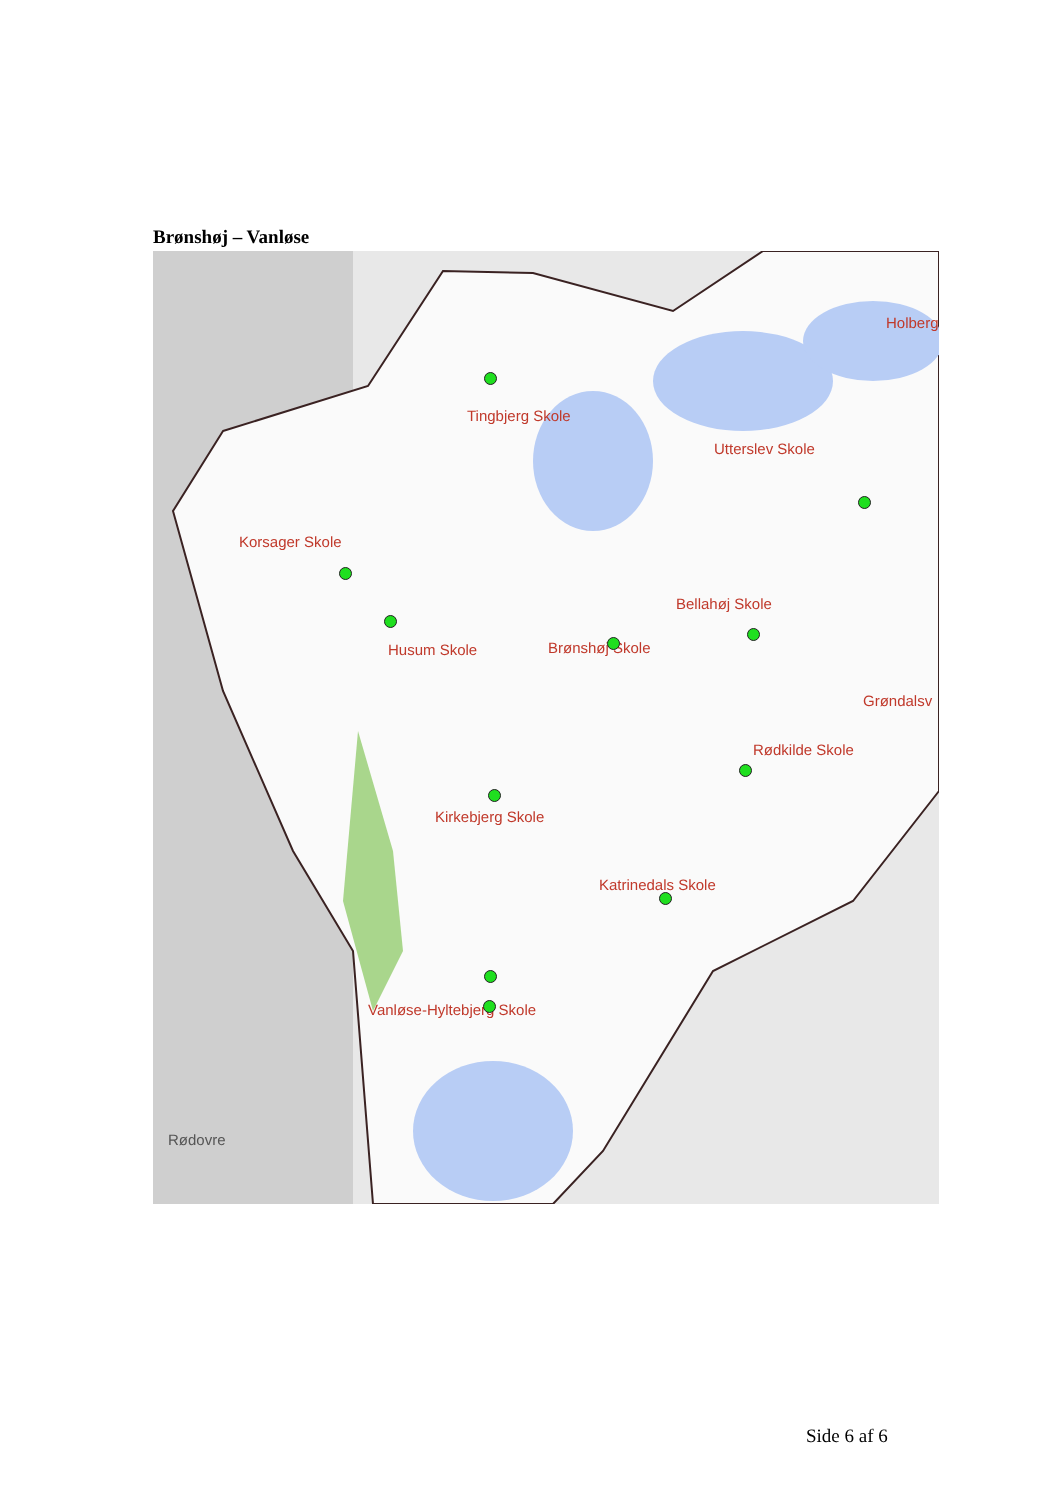Brønshøj – Vanløse
Tingbjerg Skole
Utterslev Skole
Holberg
Korsager Skole
Bellahøj Skole
Husum Skole Brønshøj Skole
Grøndalsv
Rødkilde Skole
Kirkebjerg Skole
Katrinedals Skole
Vanløse-Hyltebjerg Skole
Rødovre
Side 6 af 6